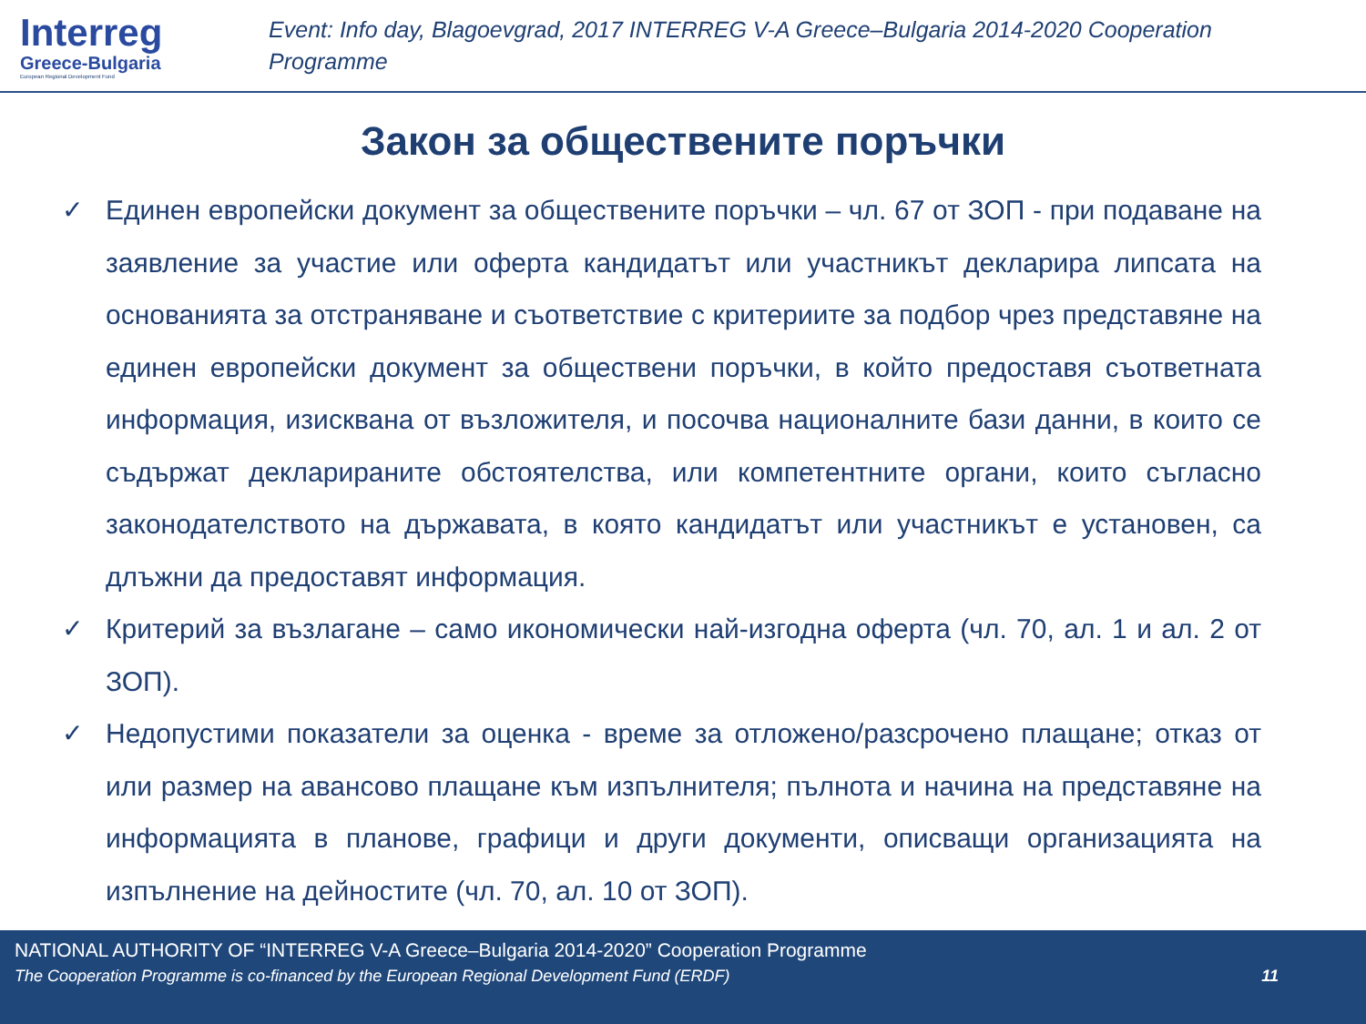Interreg
Greece-Bulgaria
European Regional Development Fund
Event: Info day, Blagoevgrad, 2017 INTERREG V-A Greece–Bulgaria 2014-2020 Cooperation Programme
Закон за обществените поръчки
✓ Единен европейски документ за обществените поръчки – чл. 67 от ЗОП - при подаване на заявление за участие или оферта кандидатът или участникът декларира липсата на основанията за отстраняване и съответствие с критериите за подбор чрез представяне на единен европейски документ за обществени поръчки, в който предоставя съответната информация, изисквана от възложителя, и посочва националните бази данни, в които се съдържат декларираните обстоятелства, или компетентните органи, които съгласно законодателството на държавата, в която кандидатът или участникът е установен, са длъжни да предоставят информация.
✓ Критерий за възлагане – само икономически най-изгодна оферта (чл. 70, ал. 1 и ал. 2 от ЗОП).
✓ Недопустими показатели за оценка - време за отложено/разсрочено плащане; отказ от или размер на авансово плащане към изпълнителя; пълнота и начина на представяне на информацията в планове, графици и други документи, описващи организацията на изпълнение на дейностите (чл. 70, ал. 10 от ЗОП).
NATIONAL AUTHORITY OF “INTERREG V-A Greece–Bulgaria 2014-2020” Cooperation Programme
The Cooperation Programme is co-financed by the European Regional Development Fund (ERDF) 11